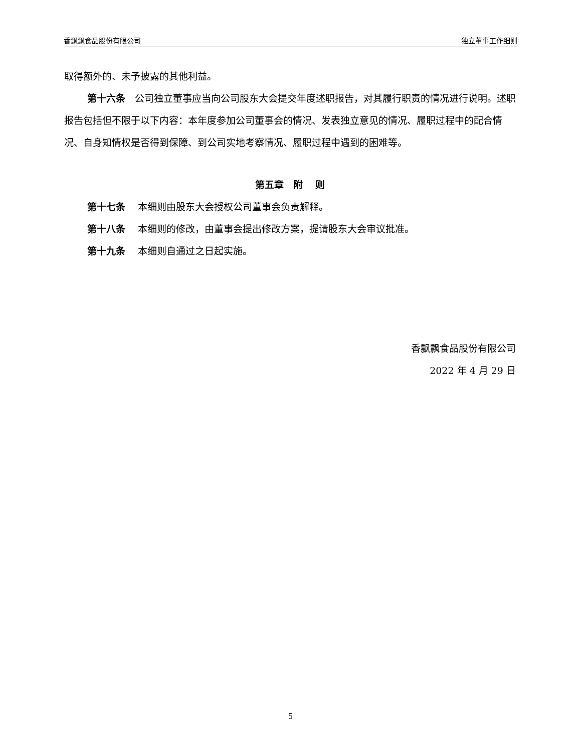香飘飘食品股份有限公司 独立董事工作细则
取得额外的、未予披露的其他利益。
第十六条　公司独立董事应当向公司股东大会提交年度述职报告，对其履行职责的情况进行说明。述职报告包括但不限于以下内容：本年度参加公司董事会的情况、发表独立意见的情况、履职过程中的配合情况、自身知情权是否得到保障、到公司实地考察情况、履职过程中遇到的困难等。
第五章　附　 则
第十七条　 本细则由股东大会授权公司董事会负责解释。
第十八条　 本细则的修改，由董事会提出修改方案，提请股东大会审议批准。
第十九条　 本细则自通过之日起实施。
香飘飘食品股份有限公司
2022 年 4 月 29 日
5